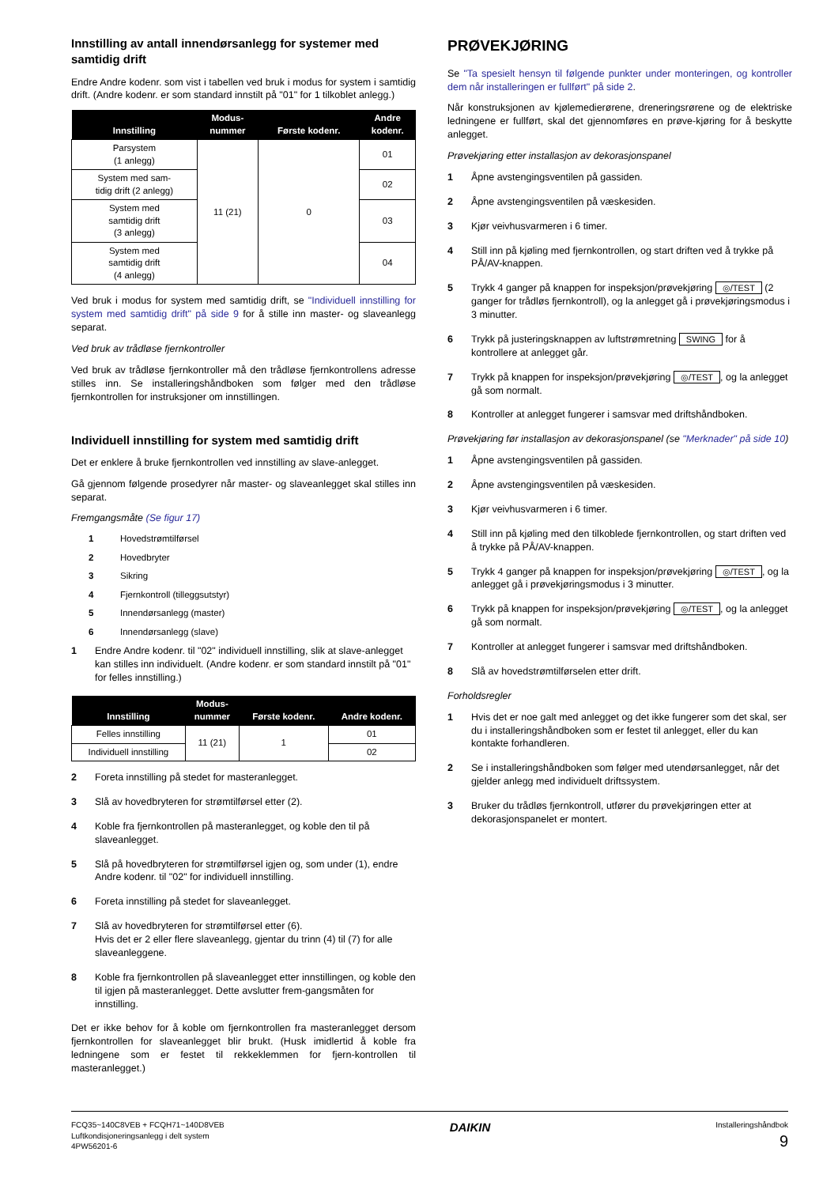Innstilling av antall innendørsanlegg for systemer med samtidig drift
Endre Andre kodenr. som vist i tabellen ved bruk i modus for system i samtidig drift. (Andre kodenr. er som standard innstilt på "01" for 1 tilkoblet anlegg.)
| Innstilling | Modus- nummer | Første kodenr. | Andre kodenr. |
| --- | --- | --- | --- |
| Parsystem (1 anlegg) | 11 (21) | 0 | 01 |
| System med sam- tidig drift (2 anlegg) | | | 02 |
| System med samtidig drift (3 anlegg) | | | 03 |
| System med samtidig drift (4 anlegg) | | | 04 |
Ved bruk i modus for system med samtidig drift, se "Individuell innstilling for system med samtidig drift" på side 9 for å stille inn master- og slaveanlegg separat.
Ved bruk av trådløse fjernkontroller
Ved bruk av trådløse fjernkontroller må den trådløse fjernkontrollens adresse stilles inn. Se installeringshåndboken som følger med den trådløse fjernkontrollen for instruksjoner om innstillingen.
Individuell innstilling for system med samtidig drift
Det er enklere å bruke fjernkontrollen ved innstilling av slave-anlegget.
Gå gjennom følgende prosedyrer når master- og slaveanlegget skal stilles inn separat.
Fremgangsmåte (Se figur 17)
1 Hovedstrømtilførsel
2 Hovedbryter
3 Sikring
4 Fjernkontroll (tilleggsutstyr)
5 Innendørsanlegg (master)
6 Innendørsanlegg (slave)
1 Endre Andre kodenr. til "02" individuell innstilling, slik at slave-anlegget kan stilles inn individuelt. (Andre kodenr. er som standard innstilt på "01" for felles innstilling.)
| Innstilling | Modus- nummer | Første kodenr. | Andre kodenr. |
| --- | --- | --- | --- |
| Felles innstilling | 11 (21) | 1 | 01 |
| Individuell innstilling | | | 02 |
2 Foreta innstilling på stedet for masteranlegget.
3 Slå av hovedbryteren for strømtilførsel etter (2).
4 Koble fra fjernkontrollen på masteranlegget, og koble den til på slaveanlegget.
5 Slå på hovedbryteren for strømtilførsel igjen og, som under (1), endre Andre kodenr. til "02" for individuell innstilling.
6 Foreta innstilling på stedet for slaveanlegget.
7 Slå av hovedbryteren for strømtilførsel etter (6).
Hvis det er 2 eller flere slaveanlegg, gjentar du trinn (4) til (7) for alle slaveanleggene.
8 Koble fra fjernkontrollen på slaveanlegget etter innstillingen, og koble den til igjen på masteranlegget. Dette avslutter frem-gangsmåten for innstilling.
Det er ikke behov for å koble om fjernkontrollen fra masteranlegget dersom fjernkontrollen for slaveanlegget blir brukt. (Husk imidlertid å koble fra ledningene som er festet til rekkeklemmen for fjern-kontrollen til masteranlegget.)
PRØVEKJØRING
Se "Ta spesielt hensyn til følgende punkter under monteringen, og kontroller dem når installeringen er fullført" på side 2.
Når konstruksjonen av kjølemedierørene, dreneringsrørene og de elektriske ledningene er fullført, skal det gjennomføres en prøve-kjøring for å beskytte anlegget.
Prøvekjøring etter installasjon av dekorasjonspanel
1 Åpne avstengingsventilen på gassiden.
2 Åpne avstengingsventilen på væskesiden.
3 Kjør veivhusvarmeren i 6 timer.
4 Still inn på kjøling med fjernkontrollen, og start driften ved å trykke på PÅ/AV-knappen.
5 Trykk 4 ganger på knappen for inspeksjon/prøvekjøring ◎/TEST (2 ganger for trådløs fjernkontroll), og la anlegget gå i prøvekjøringsmodus i 3 minutter.
6 Trykk på justeringsknappen av luftstrømretning SWING for å kontrollere at anlegget går.
7 Trykk på knappen for inspeksjon/prøvekjøring ◎/TEST, og la anlegget gå som normalt.
8 Kontroller at anlegget fungerer i samsvar med driftshåndboken.
Prøvekjøring før installasjon av dekorasjonspanel (se "Merknader" på side 10)
1 Åpne avstengingsventilen på gassiden.
2 Åpne avstengingsventilen på væskesiden.
3 Kjør veivhusvarmeren i 6 timer.
4 Still inn på kjøling med den tilkoblede fjernkontrollen, og start driften ved å trykke på PÅ/AV-knappen.
5 Trykk 4 ganger på knappen for inspeksjon/prøvekjøring ◎/TEST, og la anlegget gå i prøvekjøringsmodus i 3 minutter.
6 Trykk på knappen for inspeksjon/prøvekjøring ◎/TEST, og la anlegget gå som normalt.
7 Kontroller at anlegget fungerer i samsvar med driftshåndboken.
8 Slå av hovedstrømtilførselen etter drift.
Forholdsregler
1 Hvis det er noe galt med anlegget og det ikke fungerer som det skal, ser du i installeringshåndboken som er festet til anlegget, eller du kan kontakte forhandleren.
2 Se i installeringshåndboken som følger med utendørsanlegget, når det gjelder anlegg med individuelt driftssystem.
3 Bruker du trådløs fjernkontroll, utfører du prøvekjøringen etter at dekorasjonspanelet er montert.
FCQ35~140C8VEB + FCQH71~140D8VEB
Luftkondisjoneringsanlegg i delt system
4PW56201-6
DAIKIN
Installeringshåndbok
9